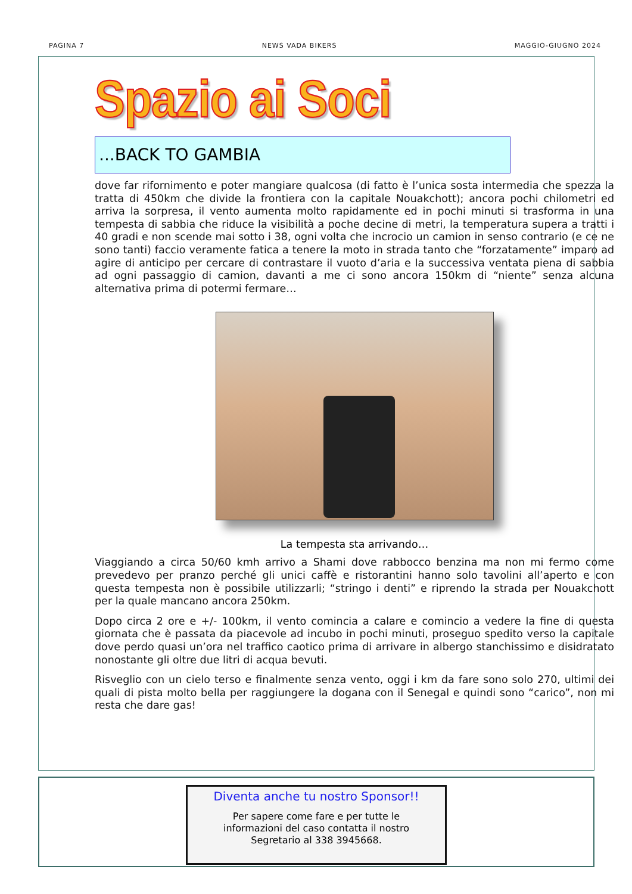PAGINA 7 NEWS VADA BIKERS MAGGIO-GIUGNO 2024
Spazio ai Soci
...BACK TO GAMBIA
dove far rifornimento e poter mangiare qualcosa (di fatto è l’unica sosta intermedia che spezza la tratta di 450km che divide la frontiera con la capitale Nouakchott); ancora pochi chilometri ed arriva la sorpresa, il vento aumenta molto rapidamente ed in pochi minuti si trasforma in una tempesta di sabbia che riduce la visibilità a poche decine di metri, la temperatura supera a tratti i 40 gradi e non scende mai sotto i 38, ogni volta che incrocio un camion in senso contrario (e ce ne sono tanti) faccio veramente fatica a tenere la moto in strada tanto che “forzatamente” imparo ad agire di anticipo per cercare di contrastare il vuoto d’aria e la successiva ventata piena di sabbia ad ogni passaggio di camion, davanti a me ci sono ancora 150km di “niente” senza alcuna alternativa prima di potermi fermare…
La tempesta sta arrivando…
Viaggiando a circa 50/60 kmh arrivo a Shami dove rabbocco benzina ma non mi fermo come prevedevo per pranzo perché gli unici caffè e ristorantini hanno solo tavolini all’aperto e con questa tempesta non è possibile utilizzarli; “stringo i denti” e riprendo la strada per Nouakchott per la quale mancano ancora 250km.
Dopo circa 2 ore e +/- 100km, il vento comincia a calare e comincio a vedere la fine di questa giornata che è passata da piacevole ad incubo in pochi minuti, proseguo spedito verso la capitale dove perdo quasi un’ora nel traffico caotico prima di arrivare in albergo stanchissimo e disidratato nonostante gli oltre due litri di acqua bevuti.
Risveglio con un cielo terso e finalmente senza vento, oggi i km da fare sono solo 270, ultimi dei quali di pista molto bella per raggiungere la dogana con il Senegal e quindi sono “carico”, non mi resta che dare gas!
Diventa anche tu nostro Sponsor!!
Per sapere come fare e per tutte le
informazioni del caso contatta il nostro
Segretario al 338 3945668.